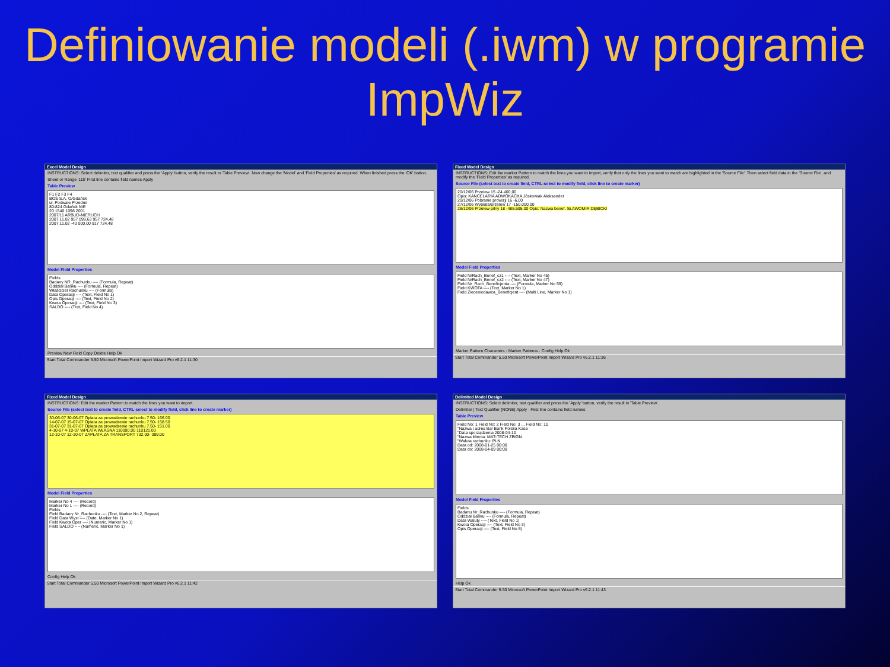Definiowanie modeli (.iwm) w programie ImpWiz
Excel Model Design
INSTRUCTIONS: Select delimiter, text qualifier and press the 'Apply' button, verify the result in 'Table Preview'. Now change the 'Model' and 'Field Properties' as required. When finished press the 'OK' button.
Sheet or Range '11$' First line contains field names Apply
Table Preview
F1 F2 F3 F4
BOŚ S.A. O/Gdańsk
ul. Podwale Przedmi
80-824 Gdańsk NIE
20 1540 1098 2001
2007/11 ARBUD-NIERUCH
2007.11.02 957 099,63 957 724,48
2007.11.02 -40 000,00 917 724,48
Model Field Properties
Fields
Badany NR_Rachunku ---- (Formula, Repeat)
Oddział Banku ---- (Formula, Repeat)
Właściciel Rachunku ---- (Formula)
Data Operacji ---- (Text, Field No 1)
Opis Operacji ---- (Text, Field No 2)
Kwota Operacji ---- (Text, Field No 3)
SALDO ---- (Text, Field No 4)
Preview New Field Copy Delete Help Ok
Start Total Commander 5.50 Microsoft PowerPoint Import Wizard Pro v6.2.1 11:30
Fixed Model Design
INSTRUCTIONS: Edit the marker Pattern to match the lines you want to import, verify that only the lines you want to match are highlighted in the 'Source File'. Then select field data in the 'Source File', and modify the 'Field Properties' as required.
Source File (select text to create field, CTRL-select to modify field, click line to create marker)
20/12/06 Przelew 15 -24.400,00
Opis: KANCELARIA ADWOKACKA Jóskowiak Aleksander
20/12/06 Pobranie prowizji 16 -6,00
27/12/06 Wypłata/przelew 17 -150.000,00
28/12/06 Przelew pilny 18 -485.595,00 Opis: Nazwa benef. SŁAWOMIR DĘBICKI
Model Field Properties
Field NrRach_Benef_cz1 ---- (Text, Marker No 45)
Field NrRach_Benef_cz2 ---- (Text, Marker No 47)
Field Nr_Rach_Beneficjenta ---- (Formula, Marker No 59)
Field KWOTA ---- (Text, Marker No 1)
Field Zleceniodawca_Beneficjent ---- (Multi Line, Marker No 1)
Marker Pattern Characters · Marker Patterns · Config Help Ok
Start Total Commander 5.50 Microsoft PowerPoint Import Wizard Pro v6.2.1 11:36
Fixed Model Design
INSTRUCTIONS: Edit the marker Pattern to match the lines you want to import.
Source File (select text to create field, CTRL-select to modify field, click line to create marker)
30-06-07 30-06-07 Opłata za prowadzenie rachunku 7.50- 166.00
14-07-07 15-07-07 Opłata za prowadzenie rachunku 7.50- 158.50
31-07-07 31-07-07 Opłata za prowadzenie rachunku 7.50- 151.00
4-10-07 4-10-07 WPŁATA WŁASNA 110000.00 110121.00
12-10-07 12-10-07 ZAPŁATA ZA TRANSPORT 732.00- 389.00
Model Field Properties
Marker No 4 ---- (Record)
Marker No 1 ---- (Record)
Fields
Field Badany Nr_Rachunku ---- (Text, Marker No 2, Repeat)
Field Data Wyst ---- (Date, Marker No 1)
Field Kwota Oper ---- (Numeric, Marker No 1)
Field SALDO ---- (Numeric, Marker No 1)
Config Help Ok
Start Total Commander 5.50 Microsoft PowerPoint Import Wizard Pro v6.2.1 11:42
Delimited Model Design
INSTRUCTIONS: Select delimiter, text qualifier and press the 'Apply' button, verify the result in 'Table Preview'.
Delimiter | Text Qualifier {NONE} Apply · First line contains field names
Table Preview
Field No: 1 Field No: 2 Field No: 3 ... Field No: 10
"Nazwa i adres Bar Bank Polska Kasa
"Data sporządzenia 2008-04-10
"Nazwa klienta: MAT-TECH ZBIGN
"Waluta rachunku: PLN
Data od: 2008-01-25 00:00
Data do: 2008-04-09 00:00
Model Field Properties
Fields
Badanu Nr_Rachunku ---- (Formula, Repeat)
Oddział Banku ---- (Formula, Repeat)
Data Waluty ---- (Text, Field No 1)
Kwota Operacji ---- (Text, Field No 3)
Opis Operacji ---- (Text, Field No 5)
Help Ok
Start Total Commander 5.50 Microsoft PowerPoint Import Wizard Pro v6.2.1 11:43